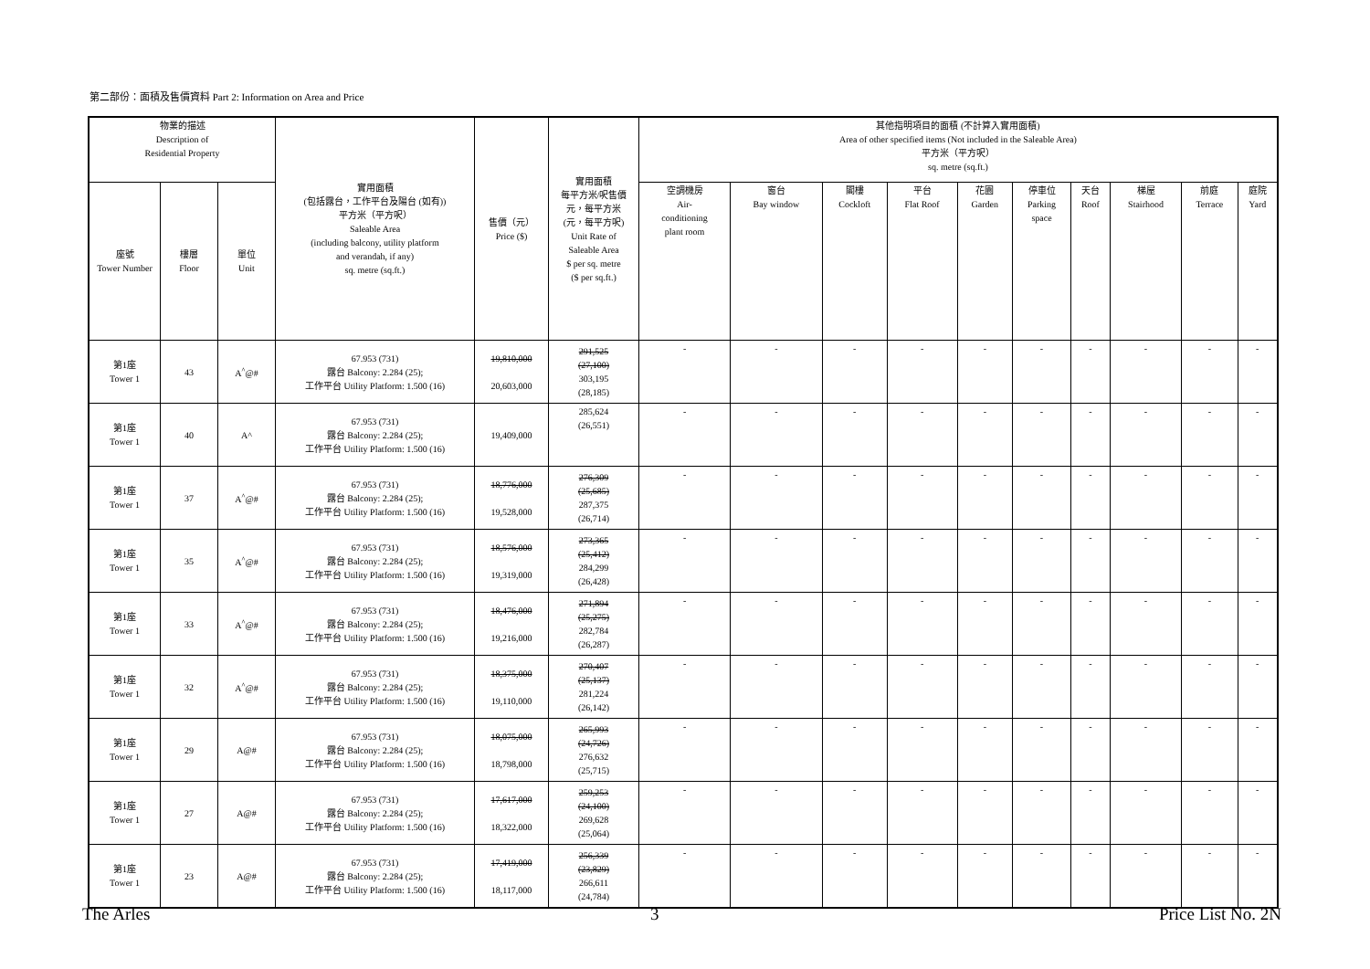第二部份：面積及售價資料 Part 2: Information on Area and Price
| 物業的描述 Description of Residential Property | | | 實用面積 (包括露台，工作平台及陽台 (如有)) 平方米（平方呎） Saleable Area (including balcony, utility platform and verandah, if any) sq. metre (sq.ft.) | 售價（元） Price ($) | 實用面積 每平方米/呎售價 元，每平方米 (元，每平方呎) Unit Rate of Saleable Area $ per sq. metre ($ per sq.ft.) | 其他指明項目的面積 (不計算入實用面積) Area of other specified items (Not included in the Saleable Area) 平方米（平方呎） sq. metre (sq.ft.) | | | | | | | | | |
| --- | --- | --- | --- | --- | --- | --- | --- | --- | --- | --- | --- | --- | --- | --- | --- |
| 座號 Tower Number | 樓層 Floor | 單位 Unit | | | | 空調機房 Air- conditioning plant room | 窗台 Bay window | 閣樓 Cockloft | 平台 Flat Roof | 花園 Garden | 停車位 Parking space | 天台 Roof | 梯屋 Stairhood | 前庭 Terrace | 庭院 Yard |
| 第1座 Tower 1 | 43 | A<sup>^</sup>@# | 67.953 (731) 露台 Balcony: 2.284 (25); 工作平台 Utility Platform: 1.500 (16) | 19,810,000 20,603,000 | 291,525 (27,100) 303,195 (28,185) | - | - | - | - | - | - | - | - | - | - |
| 第1座 Tower 1 | 40 | A^ | 67.953 (731) 露台 Balcony: 2.284 (25); 工作平台 Utility Platform: 1.500 (16) | 19,409,000 | 285,624 (26,551) | - | - | - | - | - | - | - | - | - | - |
| 第1座 Tower 1 | 37 | A<sup>^</sup>@# | 67.953 (731) 露台 Balcony: 2.284 (25); 工作平台 Utility Platform: 1.500 (16) | 18,776,000 19,528,000 | 276,309 (25,685) 287,375 (26,714) | - | - | - | - | - | - | - | - | - | - |
| 第1座 Tower 1 | 35 | A<sup>^</sup>@# | 67.953 (731) 露台 Balcony: 2.284 (25); 工作平台 Utility Platform: 1.500 (16) | 18,576,000 19,319,000 | 273,365 (25,412) 284,299 (26,428) | - | - | - | - | - | - | - | - | - | - |
| 第1座 Tower 1 | 33 | A<sup>^</sup>@# | 67.953 (731) 露台 Balcony: 2.284 (25); 工作平台 Utility Platform: 1.500 (16) | 18,476,000 19,216,000 | 271,894 (25,275) 282,784 (26,287) | - | - | - | - | - | - | - | - | - | - |
| 第1座 Tower 1 | 32 | A<sup>^</sup>@# | 67.953 (731) 露台 Balcony: 2.284 (25); 工作平台 Utility Platform: 1.500 (16) | 18,375,000 19,110,000 | 270,407 (25,137) 281,224 (26,142) | - | - | - | - | - | - | - | - | - | - |
| 第1座 Tower 1 | 29 | A@# | 67.953 (731) 露台 Balcony: 2.284 (25); 工作平台 Utility Platform: 1.500 (16) | 18,075,000 18,798,000 | 265,993 (24,726) 276,632 (25,715) | - | - | - | - | - | - | - | - | - | - |
| 第1座 Tower 1 | 27 | A@# | 67.953 (731) 露台 Balcony: 2.284 (25); 工作平台 Utility Platform: 1.500 (16) | 17,617,000 18,322,000 | 259,253 (24,100) 269,628 (25,064) | - | - | - | - | - | - | - | - | - | - |
| 第1座 Tower 1 | 23 | A@# | 67.953 (731) 露台 Balcony: 2.284 (25); 工作平台 Utility Platform: 1.500 (16) | 17,419,000 18,117,000 | 256,339 (23,829) 266,611 (24,784) | - | - | - | - | - | - | - | - | - | - |
The Arles 3 Price List No. 2N